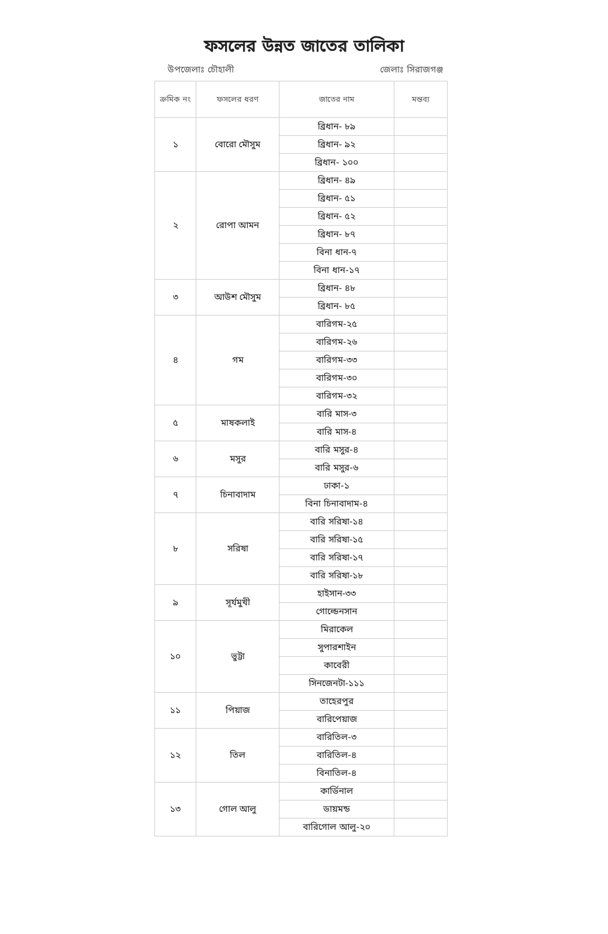ফসলের উন্নত জাতের তালিকা
উপজেলাঃ চৌহালী জেলাঃ সিরাজগঞ্জ
| ক্রমিক নং | ফসলের ধরণ | জাতের নাম | মন্তব্য |
| --- | --- | --- | --- |
| ১ | বোরো মৌসুম | ব্রিধান- ৮৯ | |
| | | ব্রিধান- ৯২ | |
| | | ব্রিধান- ১০০ | |
| ২ | রোপা আমন | ব্রিধান- ৪৯ | |
| | | ব্রিধান- ৫১ | |
| | | ব্রিধান- ৫২ | |
| | | ব্রিধান- ৮৭ | |
| | | বিনা ধান-৭ | |
| | | বিনা ধান-১৭ | |
| ৩ | আউশ মৌসুম | ব্রিধান- ৪৮ | |
| | | ব্রিধান- ৮৫ | |
| ৪ | গম | বারিগম-২৫ | |
| | | বারিগম-২৬ | |
| | | বারিগম-৩৩ | |
| | | বারিগম-৩০ | |
| | | বারিগম-৩২ | |
| ৫ | মাষকলাই | বারি মাস-৩ | |
| | | বারি মাস-৪ | |
| ৬ | মসুর | বারি মসুর-৪ | |
| | | বারি মসুর-৬ | |
| ৭ | চিনাবাদাম | ঢাকা-১ | |
| | | বিনা চিনাবাদাম-৪ | |
| ৮ | সরিষা | বারি সরিষা-১৪ | |
| | | বারি সরিষা-১৫ | |
| | | বারি সরিষা-১৭ | |
| | | বারি সরিষা-১৮ | |
| ৯ | সূর্যমুখী | হাইসান-৩৩ | |
| | | গোল্ডেনসান | |
| ১০ | ভুট্টা | মিরাকেল | |
| | | সুপারশাইন | |
| | | কাবেরী | |
| | | সিনজেনটা-১১১ | |
| ১১ | পিয়াজ | তাহেরপুর | |
| | | বারিপেয়াজ | |
| ১২ | তিল | বারিতিল-৩ | |
| | | বারিতিল-৪ | |
| | | বিনাতিল-৪ | |
| ১৩ | গোল আলু | কার্ডিনাল | |
| | | ডায়মন্ড | |
| | | বারিগোল আলু-২০ | |